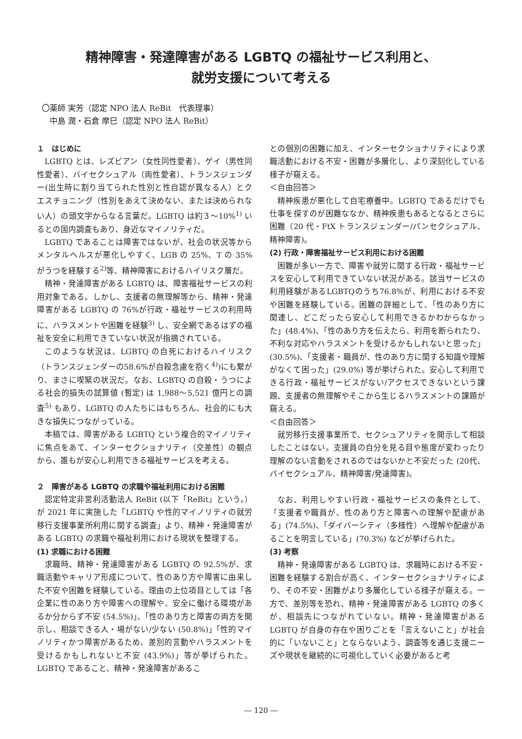精神障害・発達障害がある LGBTQ の福祉サービス利用と、
就労支援について考える
〇薬師 実芳（認定 NPO 法人 ReBit　代表理事）
　中島 潤・石倉 摩巳（認定 NPO 法人 ReBit）
１　はじめに
LGBTQ とは、レズビアン（女性同性愛者）、ゲイ（男性同性愛者）、バイセクシュアル（両性愛者）、トランスジェンダー(出生時に割り当てられた性別と性自認が異なる人）とクエスチョニング（性別をあえて決めない、または決められない人）の頭文字からなる言葉だ。LGBTQ は約３～10%<sup>1)</sup> いるとの国内調査もあり、身近なマイノリティだ。
LGBTQ であることは障害ではないが、社会の状況等からメンタルヘルスが悪化しやすく、LGB の 25%、T の 35% がうつを経験する<sup>2)</sup>等、精神障害におけるハイリスク層だ。
精神・発達障害がある LGBTQ は、障害福祉サービスの利用対象である。しかし、支援者の無理解等から、精神・発達障害がある LGBTQ の 76%が行政・福祉サービスの利用時に、ハラスメントや困難を経験<sup>3)</sup> し、安全網であるはずの福祉を安全に利用できていない状況が指摘されている。
このような状況は、LGBTQ の自死におけるハイリスク（トランスジェンダーの58.6%が自殺念慮を抱く<sup>4)</sup>)にも繋がり、まさに喫緊の状況だ。なお、LGBTQ の自殺・うつによる社会的損失の試算値 (暫定) は 1,988～5,521 億円との調査<sup>5)</sup> もあり、LGBTQ の人たちにはもちろん、社会的にも大きな損失につながっている。
本稿では、障害がある LGBTQ という複合的マイノリティに焦点をあて、インターセクショナリティ（交差性）の観点から、誰もが安心し利用できる福祉サービスを考える。
２　障害がある LGBTQ の求職や福祉利用における困難
認定特定非営利活動法人 ReBit (以下「ReBit」という。）が 2021 年に実施した「LGBTQ や性的マイノリティの就労移行支援事業所利用に関する調査」より、精神・発達障害がある LGBTQ の求職や福祉利用における現状を整理する。
(1) 求職における困難
求職時、精神・発達障害がある LGBTQ の 92.5%が、求職活動やキャリア形成について、性のあり方や障害に由来した不安や困難を経験している。理由の上位項目としては「各企業に性のあり方や障害への理解や、安全に働ける環境があるか分からず不安 (54.5%)」、「性のあり方と障害の両方を開示し、相談できる人・場がない/少ない (50.8%)」「性的マイノリティかつ障害があるため、差別的言動やハラスメントを受けるかもしれないと不安 (43.9%)」等が挙げられた。LGBTQ であること、精神・発達障害があるこ
との個別の困難に加え、インターセクショナリティにより求職活動における不安・困難が多層化し、より深刻化している様子が窺える。
＜自由回答＞
精神疾患が悪化して自宅療養中。LGBTQ であるだけでも仕事を探すのが困難ななか、精神疾患もあるとなるとさらに困難（20 代・FtX トランスジェンダー/パンセクシュアル、精神障害)。
(2) 行政・障害福祉サービス利用における困難
困難が多い一方で、障害や就労に関する行政・福祉サービスを安心して利用できていない状況がある。該当サービスの利用経験があるLGBTQのうち76.8%が、利用における不安や困難を経験している。困難の詳細として、「性のあり方に関連し、どこだったら安心して利用できるかわからなかった」(48.4%)、「性のあり方を伝えたら、利用を断られたり、不利な対応やハラスメントを受けるかもしれないと思った」(30.5%)、「支援者・職員が、性のあり方に関する知識や理解がなくて困った」(29.0%) 等が挙げられた。安心して利用できる行政・福祉サービスがない/アクセスできないという課題、支援者の無理解やそこから生じるハラスメントの課題が窺える。
＜自由回答＞
就労移行支援事業所で、セクシュアリティを開示して相談したことはない。支援員の自分を見る目や態度が変わったり理解のない言動をされるのではないかと不安だった (20代、バイセクシュアル、精神障害/発達障害)。
なお、利用しやすい行政・福祉サービスの条件として、「支援者や職員が、性のあり方と障害への理解や配慮がある」(74.5%)、「ダイバーシティ（多様性）へ理解や配慮があることを明言している」(70.3%) などが挙げられた。
(3) 考察
精神・発達障害がある LGBTQ は、求職時における不安・困難を経験する割合が高く、インターセクショナリティにより、その不安・困難がより多層化している様子が窺える。一方で、差別等を恐れ、精神・発達障害がある LGBTQ の多くが、相談先につながれていない。精神・発達障害がある LGBTQ が自身の存在や困りごとを「言えないこと」が社会的に「いないこと」とならないよう、調査等を通じ支援ニーズや現状を継続的に可視化していく必要があると考
― 120 ―